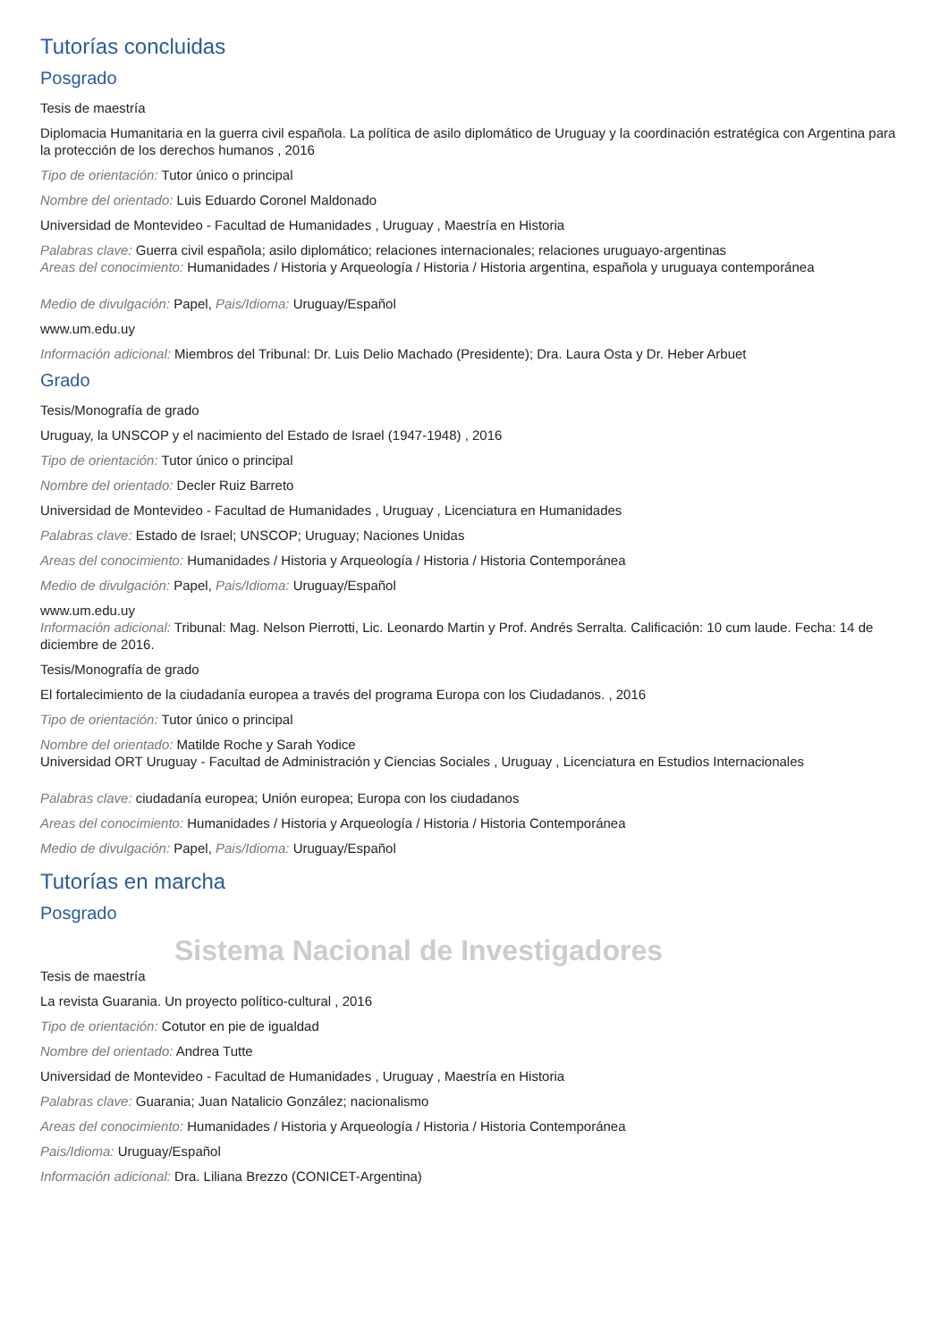Tutorías concluidas
Posgrado
Tesis de maestría
Diplomacia Humanitaria en la guerra civil española. La política de asilo diplomático de Uruguay y la coordinación estratégica con Argentina para la protección de los derechos humanos , 2016
Tipo de orientación: Tutor único o principal
Nombre del orientado: Luis Eduardo Coronel Maldonado
Universidad de Montevideo - Facultad de Humanidades , Uruguay , Maestría en Historia
Palabras clave: Guerra civil española; asilo diplomático; relaciones internacionales; relaciones uruguayo-argentinas
Areas del conocimiento: Humanidades / Historia y Arqueología / Historia / Historia argentina, española y uruguaya contemporánea
Medio de divulgación: Papel, Pais/Idioma: Uruguay/Español
www.um.edu.uy
Información adicional: Miembros del Tribunal: Dr. Luis Delio Machado (Presidente); Dra. Laura Osta y Dr. Heber Arbuet
Grado
Tesis/Monografía de grado
Uruguay, la UNSCOP y el nacimiento del Estado de Israel (1947-1948) , 2016
Tipo de orientación: Tutor único o principal
Nombre del orientado: Decler Ruiz Barreto
Universidad de Montevideo - Facultad de Humanidades , Uruguay , Licenciatura en Humanidades
Palabras clave: Estado de Israel; UNSCOP; Uruguay; Naciones Unidas
Areas del conocimiento: Humanidades / Historia y Arqueología / Historia / Historia Contemporánea
Medio de divulgación: Papel, Pais/Idioma: Uruguay/Español
www.um.edu.uy
Información adicional: Tribunal: Mag. Nelson Pierrotti, Lic. Leonardo Martin y Prof. Andrés Serralta. Calificación: 10 cum laude. Fecha: 14 de diciembre de 2016.
Tesis/Monografía de grado
El fortalecimiento de la ciudadanía europea a través del programa Europa con los Ciudadanos. , 2016
Tipo de orientación: Tutor único o principal
Nombre del orientado: Matilde Roche y Sarah Yodice
Universidad ORT Uruguay - Facultad de Administración y Ciencias Sociales , Uruguay , Licenciatura en Estudios Internacionales
Palabras clave: ciudadanía europea; Unión europea; Europa con los ciudadanos
Areas del conocimiento: Humanidades / Historia y Arqueología / Historia / Historia Contemporánea
Medio de divulgación: Papel, Pais/Idioma: Uruguay/Español
Tutorías en marcha
Posgrado
Sistema Nacional de Investigadores
Tesis de maestría
La revista Guarania. Un proyecto político-cultural , 2016
Tipo de orientación: Cotutor en pie de igualdad
Nombre del orientado: Andrea Tutte
Universidad de Montevideo - Facultad de Humanidades , Uruguay , Maestría en Historia
Palabras clave: Guarania; Juan Natalicio González; nacionalismo
Areas del conocimiento: Humanidades / Historia y Arqueología / Historia / Historia Contemporánea
Pais/Idioma: Uruguay/Español
Información adicional: Dra. Liliana Brezzo (CONICET-Argentina)